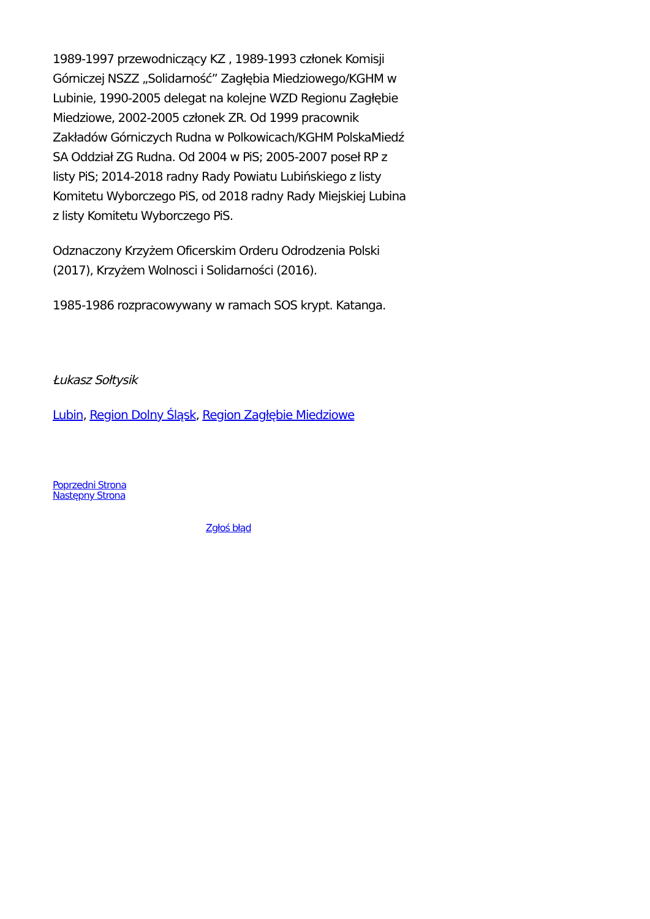1989-1997 przewodniczący KZ , 1989-1993 członek Komisji Górniczej NSZZ „Solidarność” Zagłębia Miedziowego/KGHM w Lubinie, 1990-2005 delegat na kolejne WZD Regionu Zagłębie Miedziowe, 2002-2005 członek ZR. Od 1999 pracownik Zakładów Górniczych Rudna w Polkowicach/KGHM PolskaMiedź SA Oddział ZG Rudna. Od 2004 w PiS; 2005-2007 poseł RP z listy PiS; 2014-2018 radny Rady Powiatu Lubińskiego z listy Komitetu Wyborczego PiS, od 2018 radny Rady Miejskiej Lubina z listy Komitetu Wyborczego PiS.
Odznaczony Krzyżem Oficerskim Orderu Odrodzenia Polski (2017), Krzyżem Wolnosci i Solidarności (2016).
1985-1986 rozpracowywany w ramach SOS krypt. Katanga.
Łukasz Sołtysik
Lubin, Region Dolny Śląsk, Region Zagłębie Miedziowe
Poprzedni Strona
Następny Strona
Zgłoś błąd